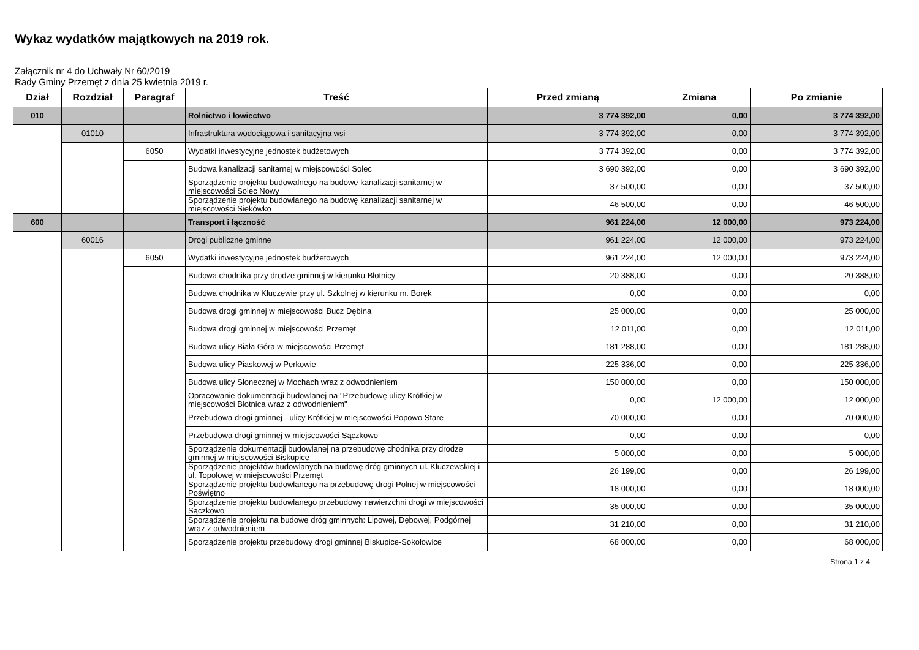Wykaz wydatków majątkowych na 2019 rok.
Załącznik nr 4 do Uchwały Nr 60/2019
Rady Gminy Przemęt z dnia 25 kwietnia 2019 r.
| Dział | Rozdział | Paragraf | Treść | Przed zmianą | Zmiana | Po zmianie |
| --- | --- | --- | --- | --- | --- | --- |
| 010 | | | Rolnictwo i łowiectwo | 3 774 392,00 | 0,00 | 3 774 392,00 |
| | 01010 | | Infrastruktura wodociągowa i sanitacyjna wsi | 3 774 392,00 | 0,00 | 3 774 392,00 |
| | | 6050 | Wydatki inwestycyjne jednostek budżetowych | 3 774 392,00 | 0,00 | 3 774 392,00 |
| | | | Budowa kanalizacji sanitarnej w miejscowości Solec | 3 690 392,00 | 0,00 | 3 690 392,00 |
| | | | Sporządzenie projektu budowalnego na budowe kanalizacji sanitarnej w miejscowości Solec Nowy | 37 500,00 | 0,00 | 37 500,00 |
| | | | Sporządzenie projektu budowlanego na budowę kanalizacji sanitarnej w miejscowości Siekówko | 46 500,00 | 0,00 | 46 500,00 |
| 600 | | | Transport i łączność | 961 224,00 | 12 000,00 | 973 224,00 |
| | 60016 | | Drogi publiczne gminne | 961 224,00 | 12 000,00 | 973 224,00 |
| | | 6050 | Wydatki inwestycyjne jednostek budżetowych | 961 224,00 | 12 000,00 | 973 224,00 |
| | | | Budowa chodnika przy drodze gminnej w kierunku Błotnicy | 20 388,00 | 0,00 | 20 388,00 |
| | | | Budowa chodnika w Kluczewie przy ul. Szkolnej w kierunku m. Borek | 0,00 | 0,00 | 0,00 |
| | | | Budowa drogi gminnej w miejscowości Bucz Dębina | 25 000,00 | 0,00 | 25 000,00 |
| | | | Budowa drogi gminnej w miejscowości Przemęt | 12 011,00 | 0,00 | 12 011,00 |
| | | | Budowa ulicy Biała Góra w miejscowości Przemęt | 181 288,00 | 0,00 | 181 288,00 |
| | | | Budowa ulicy Piaskowej w Perkowie | 225 336,00 | 0,00 | 225 336,00 |
| | | | Budowa ulicy Słonecznej w Mochach wraz z odwodnieniem | 150 000,00 | 0,00 | 150 000,00 |
| | | | Opracowanie dokumentacji budowlanej na "Przebudowę ulicy Krótkiej w miejscowości Błotnica wraz z odwodnieniem" | 0,00 | 12 000,00 | 12 000,00 |
| | | | Przebudowa drogi gminnej - ulicy Krótkiej w miejscowości Popowo Stare | 70 000,00 | 0,00 | 70 000,00 |
| | | | Przebudowa drogi gminnej w miejscowości Sączkowo | 0,00 | 0,00 | 0,00 |
| | | | Sporządzenie dokumentacji budowlanej na przebudowę chodnika przy drodze gminnej w miejscowości Biskupice | 5 000,00 | 0,00 | 5 000,00 |
| | | | Sporządzenie projektów budowlanych na budowę dróg gminnych ul. Kluczewskiej i ul. Topolowej w miejscowości Przemęt | 26 199,00 | 0,00 | 26 199,00 |
| | | | Sporządzenie projektu budowlanego na przebudowę drogi Polnej w miejscowości Poświętno | 18 000,00 | 0,00 | 18 000,00 |
| | | | Sporządzenie projektu budowlanego przebudowy nawierzchni drogi w miejscowości Sączkowo | 35 000,00 | 0,00 | 35 000,00 |
| | | | Sporządzenie projektu na budowę dróg gminnych: Lipowej, Dębowej, Podgórnej wraz z odwodnieniem | 31 210,00 | 0,00 | 31 210,00 |
| | | | Sporządzenie projektu przebudowy drogi gminnej Biskupice-Sokołowice | 68 000,00 | 0,00 | 68 000,00 |
Strona 1 z 4